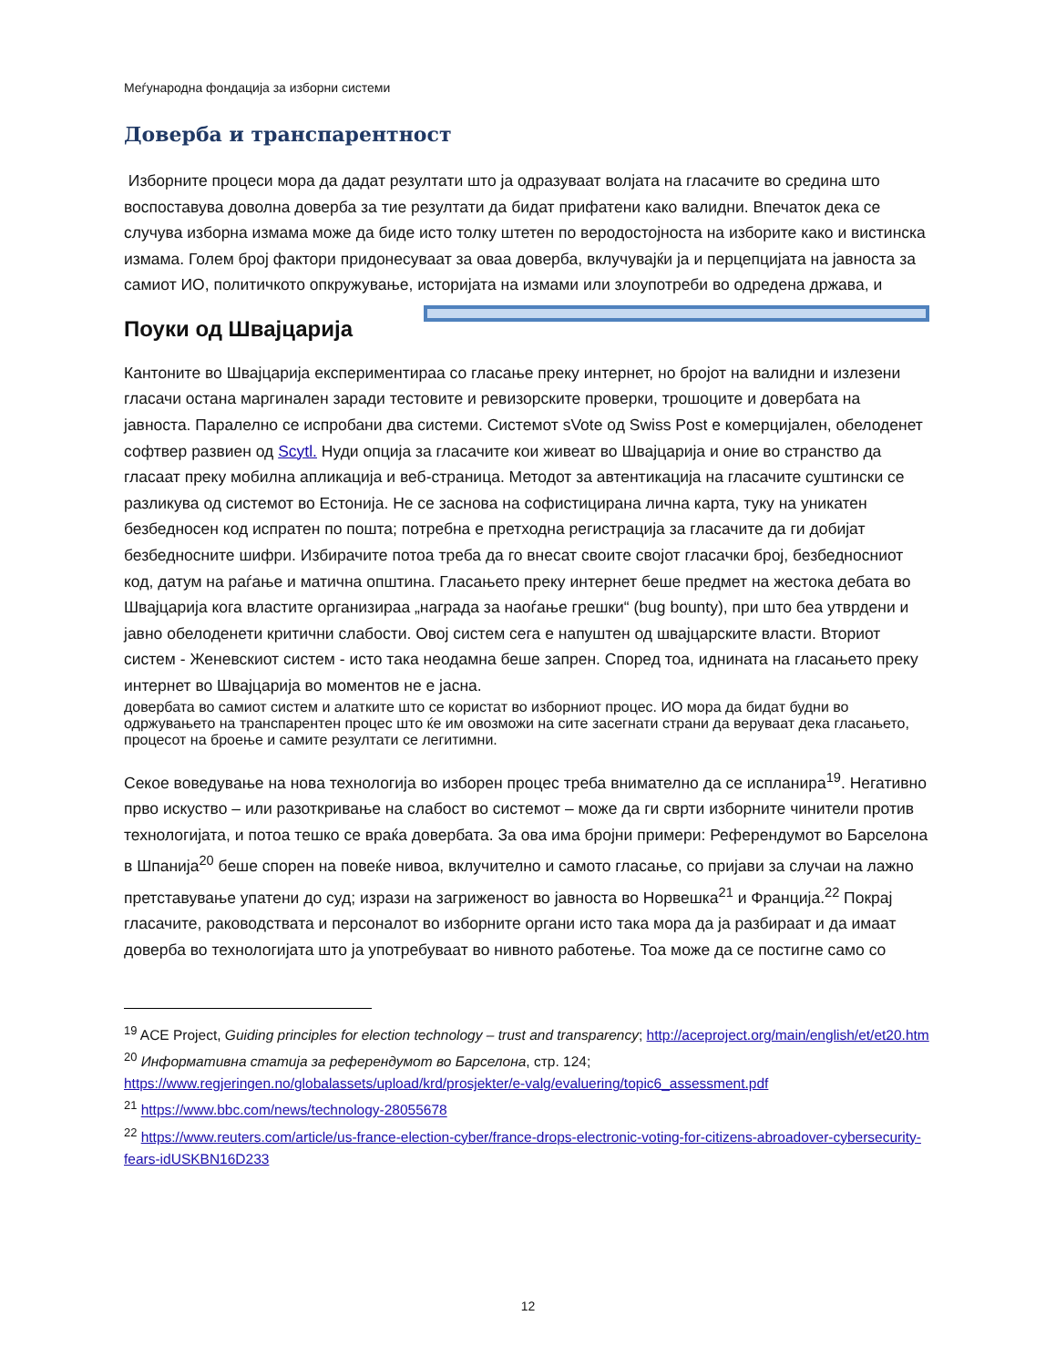Меѓународна фондација за изборни системи
Доверба и транспарентност
Изборните процеси мора да дадат резултати што ја одразуваат волјата на гласачите во средина што воспоставува доволна доверба за тие резултати да бидат прифатени како валидни. Впечаток дека се случува изборна измама може да биде исто толку штетен по веродостојноста на изборите како и вистинска измама. Голем број фактори придонесуваат за оваа доверба, вклучувајќи ја и перцепцијата на јавноста за самиот ИО, политичкото опкружување, историјата на измами или злоупотреби во одредена држава, и
Поуки од Швајцарија
Кантоните во Швајцарија експериментираа со гласање преку интернет, но бројот на валидни и излезени гласачи остана маргинален заради тестовите и ревизорските проверки, трошоците и довербата на јавноста. Паралелно се испробани два системи. Системот sVote од Swiss Post е комерцијален, обелоденет софтвер развиен од Scytl. Нуди опција за гласачите кои живеат во Швајцарија и оние во странство да гласаат преку мобилна апликација и веб-страница. Методот за автентикација на гласачите суштински се разликува од системот во Естонија. Не се заснова на софистицирана лична карта, туку на уникатен безбедносен код испратен по пошта; потребна е претходна регистрација за гласачите да ги добијат безбедносните шифри. Избирачите потоа треба да го внесат своите својот гласачки број, безбедносниот код, датум на раѓање и матична општина. Гласањето преку интернет беше предмет на жестока дебата во Швајцарија кога властите организираа „награда за наоѓање грешки“ (bug bounty), при што беа утврдени и јавно обелоденети критични слабости. Овој систем сега е напуштен од швајцарските власти. Вториот систем - Женевскиот систем - исто така неодамна беше запрен. Според тоа, иднината на гласањето преку интернет во Швајцарија во моментов не е јасна.
довербата во самиот систем и алатките што се користат во изборниот процес. ИО мора да бидат будни во одржувањето на транспарентен процес што ќе им овозможи на сите засегнати страни да веруваат дека гласањето, процесот на броење и самите резултати се легитимни.
Секое воведување на нова технологија во изборен процес треба внимателно да се испланира<sup>19</sup>. Негативно прво искуство – или разоткривање на слабост во системот – може да ги сврти изборните чинители против технологијата, и потоа тешко се враќа довербата. За ова има бројни примери: Референдумот во Барселона в Шпанија<sup>20</sup> беше спорен на повеќе нивоа, вклучително и самото гласање, со пријави за случаи на лажно претставување упатени до суд; изрази на загриженост во јавноста во Норвешка<sup>21</sup> и Франција.<sup>22</sup> Покрај гласачите, раководствата и персоналот во изборните органи исто така мора да ја разбираат и да имаат доверба во технологијата што ја употребуваат во нивното работење. Тоа може да се постигне само со
<sup>19</sup> ACE Project, Guiding principles for election technology – trust and transparency; http://aceproject.org/main/english/et/et20.htm
<sup>20</sup> Информативна статија за референдумот во Барселона, стр. 124; https://www.regjeringen.no/globalassets/upload/krd/prosjekter/e-valg/evaluering/topic6_assessment.pdf
<sup>21</sup> https://www.bbc.com/news/technology-28055678
<sup>22</sup> https://www.reuters.com/article/us-france-election-cyber/france-drops-electronic-voting-for-citizens-abroadover-cybersecurity-fears-idUSKBN16D233
12